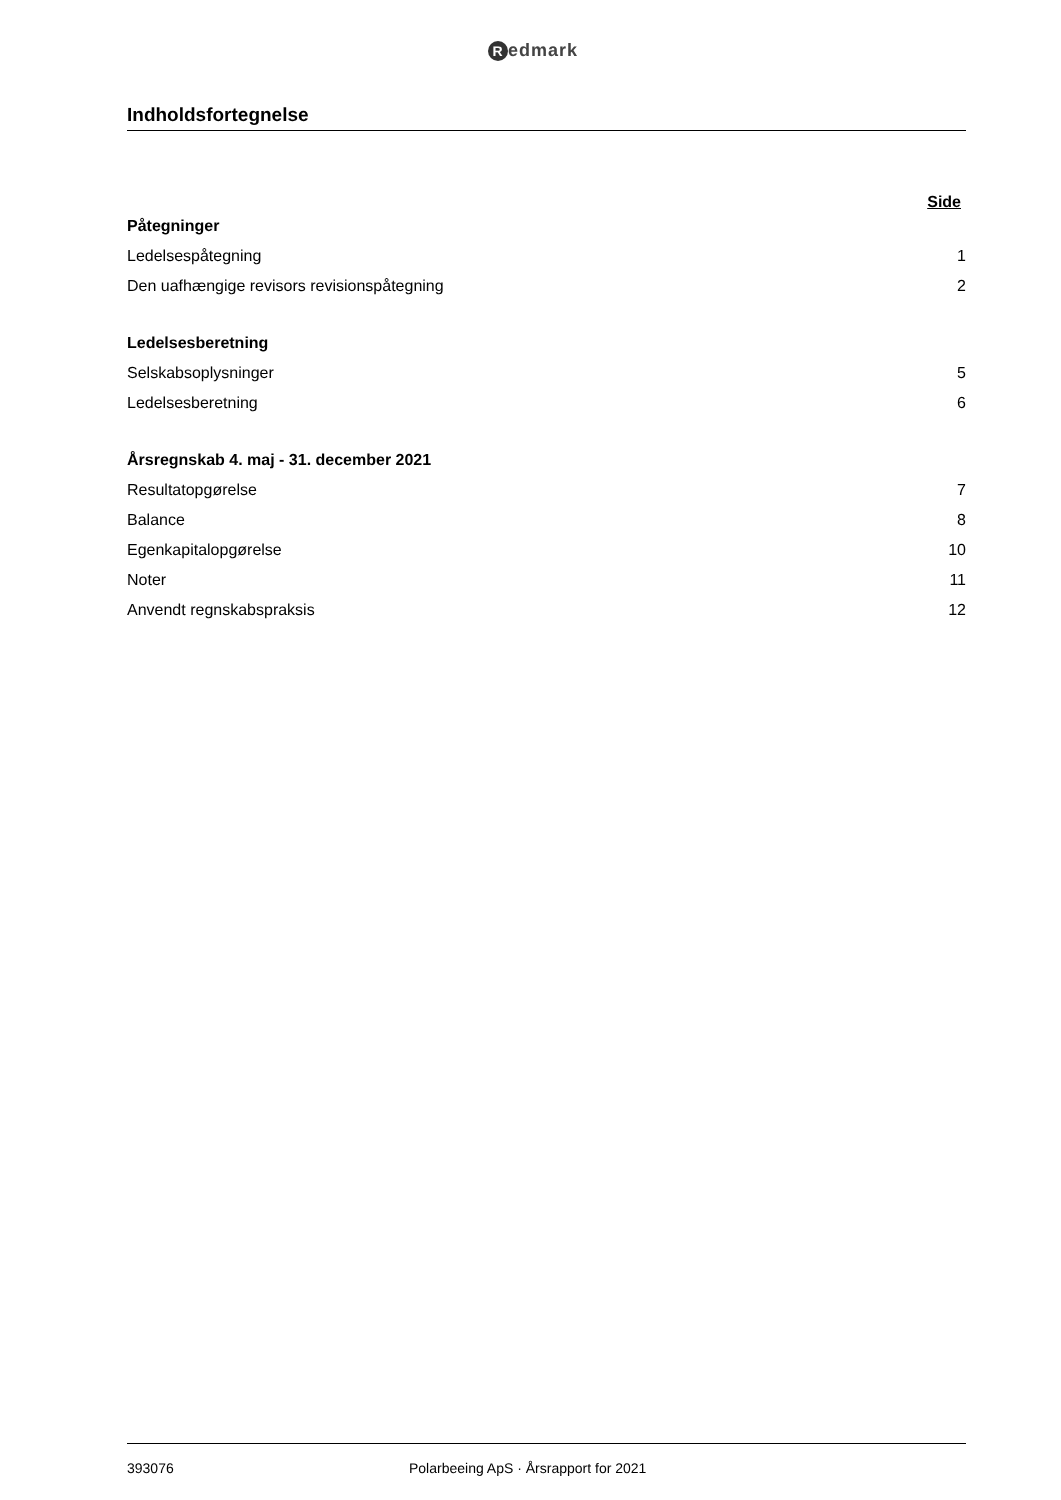Redmark
Indholdsfortegnelse
Side
Påtegninger
Ledelsespåtegning 1
Den uafhængige revisors revisionspåtegning 2
Ledelsesberetning
Selskabsoplysninger 5
Ledelsesberetning 6
Årsregnskab 4. maj - 31. december 2021
Resultatopgørelse 7
Balance 8
Egenkapitalopgørelse 10
Noter 11
Anvendt regnskabspraksis 12
393076 Polarbeeing ApS · Årsrapport for 2021